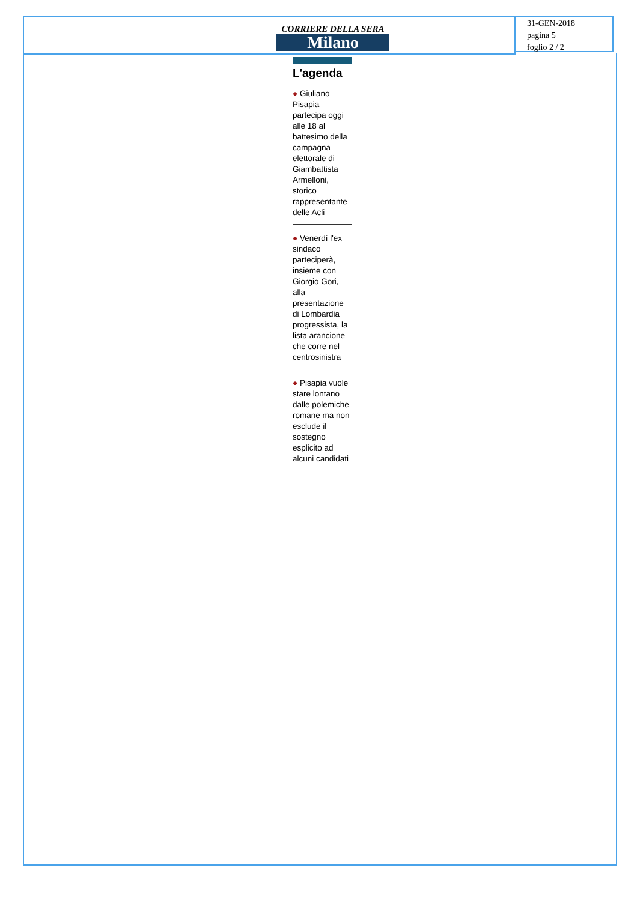31-GEN-2018
pagina 5
foglio 2 / 2
CORRIERE DELLA SERA
Milano
L'agenda
● Giuliano Pisapia partecipa oggi alle 18 al battesimo della campagna elettorale di Giambattista Armelloni, storico rappresentante delle Acli
● Venerdì l'ex sindaco parteciperà, insieme con Giorgio Gori, alla presentazione di Lombardia progressista, la lista arancione che corre nel centrosinistra
● Pisapia vuole stare lontano dalle polemiche romane ma non esclude il sostegno esplicito ad alcuni candidati